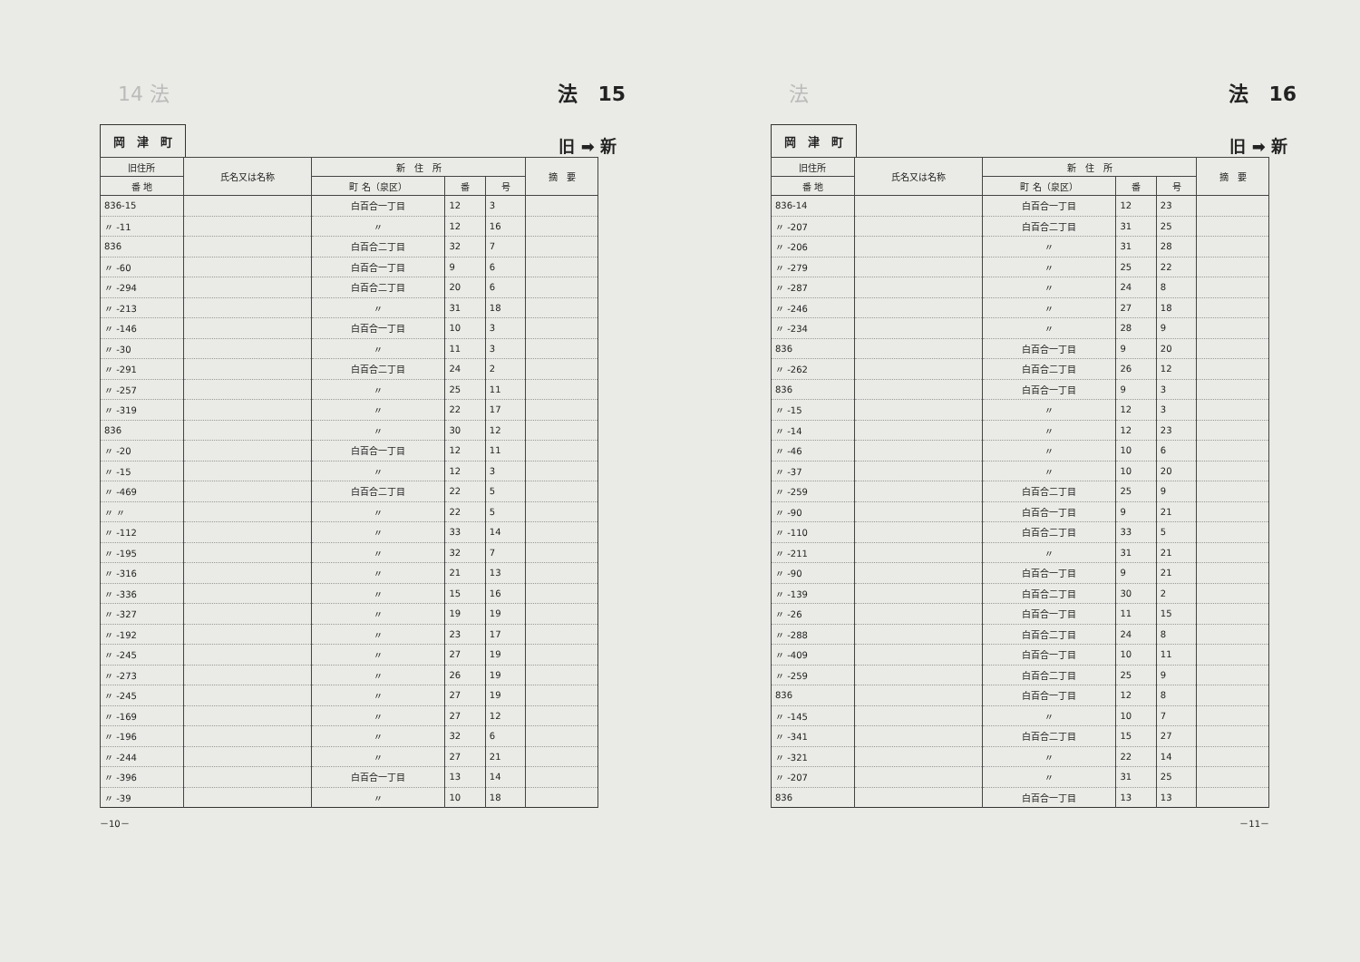14 法 法　15
岡　津　町 旧 ➡ 新
| 旧住所 | 氏名又は名称 | 新 住 所 | | | 摘 要 |
| --- | --- | --- | --- | --- | --- |
| 番 地 | | 町 名（泉区） | 番 | 号 | |
| 836-15 | | 白百合一丁目 | 12 | 3 | |
| 〃 -11 | | 〃 | 12 | 16 | |
| 836 | | 白百合二丁目 | 32 | 7 | |
| 〃 -60 | | 白百合一丁目 | 9 | 6 | |
| 〃 -294 | | 白百合二丁目 | 20 | 6 | |
| 〃 -213 | | 〃 | 31 | 18 | |
| 〃 -146 | | 白百合一丁目 | 10 | 3 | |
| 〃 -30 | | 〃 | 11 | 3 | |
| 〃 -291 | | 白百合二丁目 | 24 | 2 | |
| 〃 -257 | | 〃 | 25 | 11 | |
| 〃 -319 | | 〃 | 22 | 17 | |
| 836 | | 〃 | 30 | 12 | |
| 〃 -20 | | 白百合一丁目 | 12 | 11 | |
| 〃 -15 | | 〃 | 12 | 3 | |
| 〃 -469 | | 白百合二丁目 | 22 | 5 | |
| 〃 〃 | | 〃 | 22 | 5 | |
| 〃 -112 | | 〃 | 33 | 14 | |
| 〃 -195 | | 〃 | 32 | 7 | |
| 〃 -316 | | 〃 | 21 | 13 | |
| 〃 -336 | | 〃 | 15 | 16 | |
| 〃 -327 | | 〃 | 19 | 19 | |
| 〃 -192 | | 〃 | 23 | 17 | |
| 〃 -245 | | 〃 | 27 | 19 | |
| 〃 -273 | | 〃 | 26 | 19 | |
| 〃 -245 | | 〃 | 27 | 19 | |
| 〃 -169 | | 〃 | 27 | 12 | |
| 〃 -196 | | 〃 | 32 | 6 | |
| 〃 -244 | | 〃 | 27 | 21 | |
| 〃 -396 | | 白百合一丁目 | 13 | 14 | |
| 〃 -39 | | 〃 | 10 | 18 | |
－10－
法 法　16
岡　津　町 旧 ➡ 新
| 旧住所 | 氏名又は名称 | 新 住 所 | | | 摘 要 |
| --- | --- | --- | --- | --- | --- |
| 番 地 | | 町 名（泉区） | 番 | 号 | |
| 836-14 | | 白百合一丁目 | 12 | 23 | |
| 〃 -207 | | 白百合二丁目 | 31 | 25 | |
| 〃 -206 | | 〃 | 31 | 28 | |
| 〃 -279 | | 〃 | 25 | 22 | |
| 〃 -287 | | 〃 | 24 | 8 | |
| 〃 -246 | | 〃 | 27 | 18 | |
| 〃 -234 | | 〃 | 28 | 9 | |
| 836 | | 白百合一丁目 | 9 | 20 | |
| 〃 -262 | | 白百合二丁目 | 26 | 12 | |
| 836 | | 白百合一丁目 | 9 | 3 | |
| 〃 -15 | | 〃 | 12 | 3 | |
| 〃 -14 | | 〃 | 12 | 23 | |
| 〃 -46 | | 〃 | 10 | 6 | |
| 〃 -37 | | 〃 | 10 | 20 | |
| 〃 -259 | | 白百合二丁目 | 25 | 9 | |
| 〃 -90 | | 白百合一丁目 | 9 | 21 | |
| 〃 -110 | | 白百合二丁目 | 33 | 5 | |
| 〃 -211 | | 〃 | 31 | 21 | |
| 〃 -90 | | 白百合一丁目 | 9 | 21 | |
| 〃 -139 | | 白百合二丁目 | 30 | 2 | |
| 〃 -26 | | 白百合一丁目 | 11 | 15 | |
| 〃 -288 | | 白百合二丁目 | 24 | 8 | |
| 〃 -409 | | 白百合一丁目 | 10 | 11 | |
| 〃 -259 | | 白百合二丁目 | 25 | 9 | |
| 836 | | 白百合一丁目 | 12 | 8 | |
| 〃 -145 | | 〃 | 10 | 7 | |
| 〃 -341 | | 白百合二丁目 | 15 | 27 | |
| 〃 -321 | | 〃 | 22 | 14 | |
| 〃 -207 | | 〃 | 31 | 25 | |
| 836 | | 白百合一丁目 | 13 | 13 | |
－11－